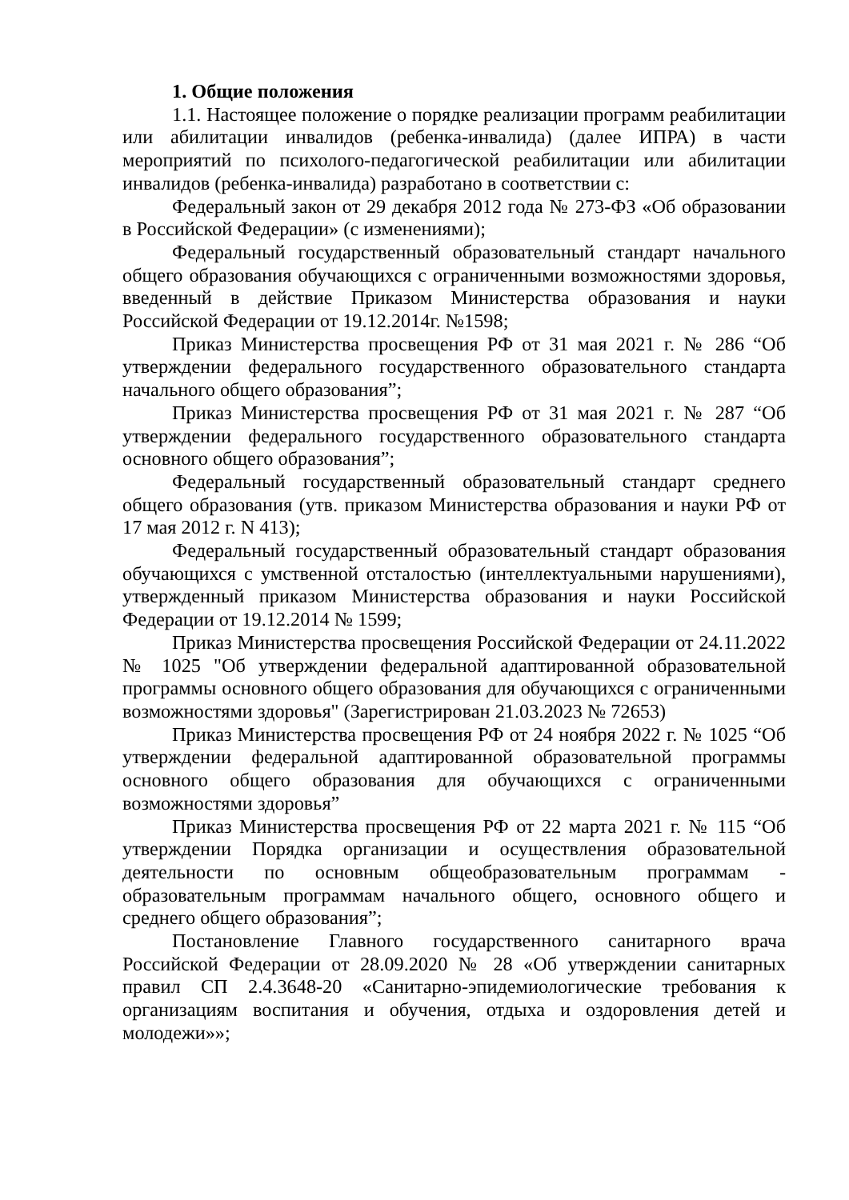1. Общие положения
1.1. Настоящее положение о порядке реализации программ реабилитации или абилитации инвалидов (ребенка-инвалида) (далее ИПРА) в части мероприятий по психолого-педагогической реабилитации или абилитации инвалидов (ребенка-инвалида) разработано в соответствии с:
Федеральный закон от 29 декабря 2012 года № 273-ФЗ «Об образовании в Российской Федерации» (с изменениями);
Федеральный государственный образовательный стандарт начального общего образования обучающихся с ограниченными возможностями здоровья, введенный в действие Приказом Министерства образования и науки Российской Федерации от 19.12.2014г. №1598;
Приказ Министерства просвещения РФ от 31 мая 2021 г. № 286 “Об утверждении федерального государственного образовательного стандарта начального общего образования”;
Приказ Министерства просвещения РФ от 31 мая 2021 г. № 287 “Об утверждении федерального государственного образовательного стандарта основного общего образования”;
Федеральный государственный образовательный стандарт среднего общего образования (утв. приказом Министерства образования и науки РФ от 17 мая 2012 г. N 413);
Федеральный государственный образовательный стандарт образования обучающихся с умственной отсталостью (интеллектуальными нарушениями), утвержденный приказом Министерства образования и науки Российской Федерации от 19.12.2014 № 1599;
Приказ Министерства просвещения Российской Федерации от 24.11.2022 № 1025 "Об утверждении федеральной адаптированной образовательной программы основного общего образования для обучающихся с ограниченными возможностями здоровья" (Зарегистрирован 21.03.2023 № 72653)
Приказ Министерства просвещения РФ от 24 ноября 2022 г. № 1025 “Об утверждении федеральной адаптированной образовательной программы основного общего образования для обучающихся с ограниченными возможностями здоровья”
Приказ Министерства просвещения РФ от 22 марта 2021 г. № 115 “Об утверждении Порядка организации и осуществления образовательной деятельности по основным общеобразовательным программам - образовательным программам начального общего, основного общего и среднего общего образования”;
Постановление Главного государственного санитарного врача Российской Федерации от 28.09.2020 № 28 «Об утверждении санитарных правил СП 2.4.3648-20 «Санитарно-эпидемиологические требования к организациям воспитания и обучения, отдыха и оздоровления детей и молодежи»»;